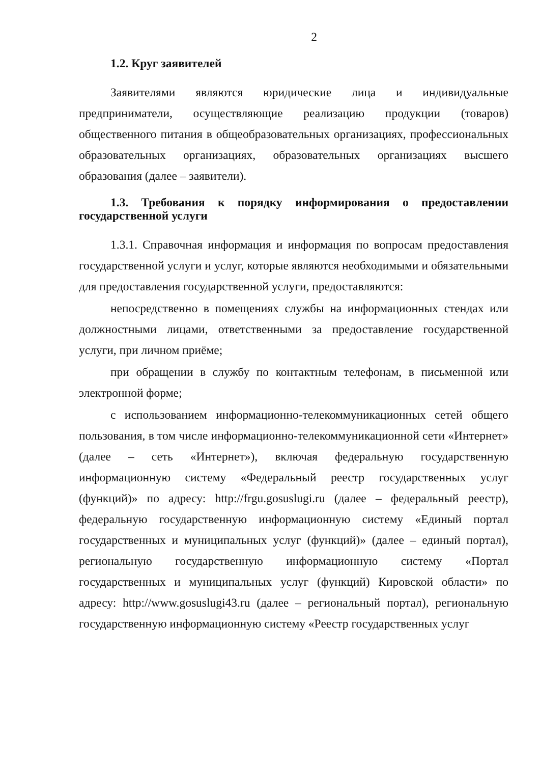2
1.2. Круг заявителей
Заявителями являются юридические лица и индивидуальные предприниматели, осуществляющие реализацию продукции (товаров) общественного питания в общеобразовательных организациях, профессиональных образовательных организациях, образовательных организациях высшего образования (далее – заявители).
1.3. Требования к порядку информирования о предоставлении государственной услуги
1.3.1. Справочная информация и информация по вопросам предоставления государственной услуги и услуг, которые являются необходимыми и обязательными для предоставления государственной услуги, предоставляются:
непосредственно в помещениях службы на информационных стендах или должностными лицами, ответственными за предоставление государственной услуги, при личном приёме;
при обращении в службу по контактным телефонам, в письменной или электронной форме;
с использованием информационно-телекоммуникационных сетей общего пользования, в том числе информационно-телекоммуникационной сети «Интернет» (далее – сеть «Интернет»), включая федеральную государственную информационную систему «Федеральный реестр государственных услуг (функций)» по адресу: http://frgu.gosuslugi.ru (далее – федеральный реестр), федеральную государственную информационную систему «Единый портал государственных и муниципальных услуг (функций)» (далее – единый портал), региональную государственную информационную систему «Портал государственных и муниципальных услуг (функций) Кировской области» по адресу: http://www.gosuslugi43.ru (далее – региональный портал), региональную государственную информационную систему «Реестр государственных услуг